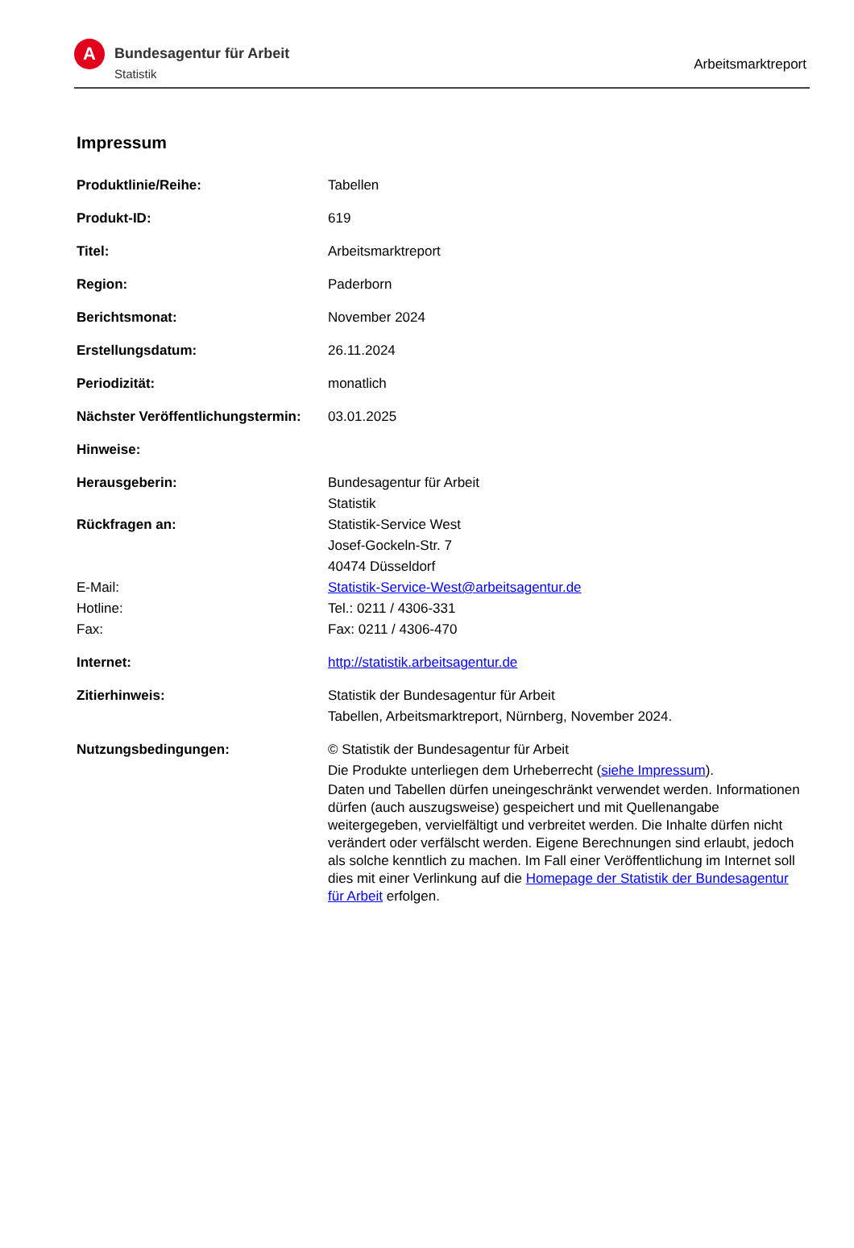A
Bundesagentur für Arbeit
Statistik
Arbeitsmarktreport
Impressum
| Produktlinie/Reihe: | Tabellen |
| Produkt-ID: | 619 |
| Titel: | Arbeitsmarktreport |
| Region: | Paderborn |
| Berichtsmonat: | November 2024 |
| Erstellungsdatum: | 26.11.2024 |
| Periodizität: | monatlich |
| Nächster Veröffentlichungstermin: | 03.01.2025 |
| Hinweise: | |
| Herausgeberin: | Bundesagentur für Arbeit Statistik |
| Rückfragen an: | Statistik-Service West Josef-Gockeln-Str. 7 40474 Düsseldorf |
| E-Mail: | Statistik-Service-West@arbeitsagentur.de |
| Hotline: | Tel.: 0211 / 4306-331 |
| Fax: | Fax: 0211 / 4306-470 |
| Internet: | http://statistik.arbeitsagentur.de |
| Zitierhinweis: | Statistik der Bundesagentur für Arbeit Tabellen, Arbeitsmarktreport, Nürnberg, November 2024. |
| Nutzungsbedingungen: | © Statistik der Bundesagentur für Arbeit Die Produkte unterliegen dem Urheberrecht ( siehe Impressum ). Daten und Tabellen dürfen uneingeschränkt verwendet werden. Informationen dürfen (auch auszugsweise) gespeichert und mit Quellenangabe weitergegeben, vervielfältigt und verbreitet werden. Die Inhalte dürfen nicht verändert oder verfälscht werden. Eigene Berechnungen sind erlaubt, jedoch als solche kenntlich zu machen. Im Fall einer Veröffentlichung im Internet soll dies mit einer Verlinkung auf die Homepage der Statistik der Bundesagentur für Arbeit erfolgen. |